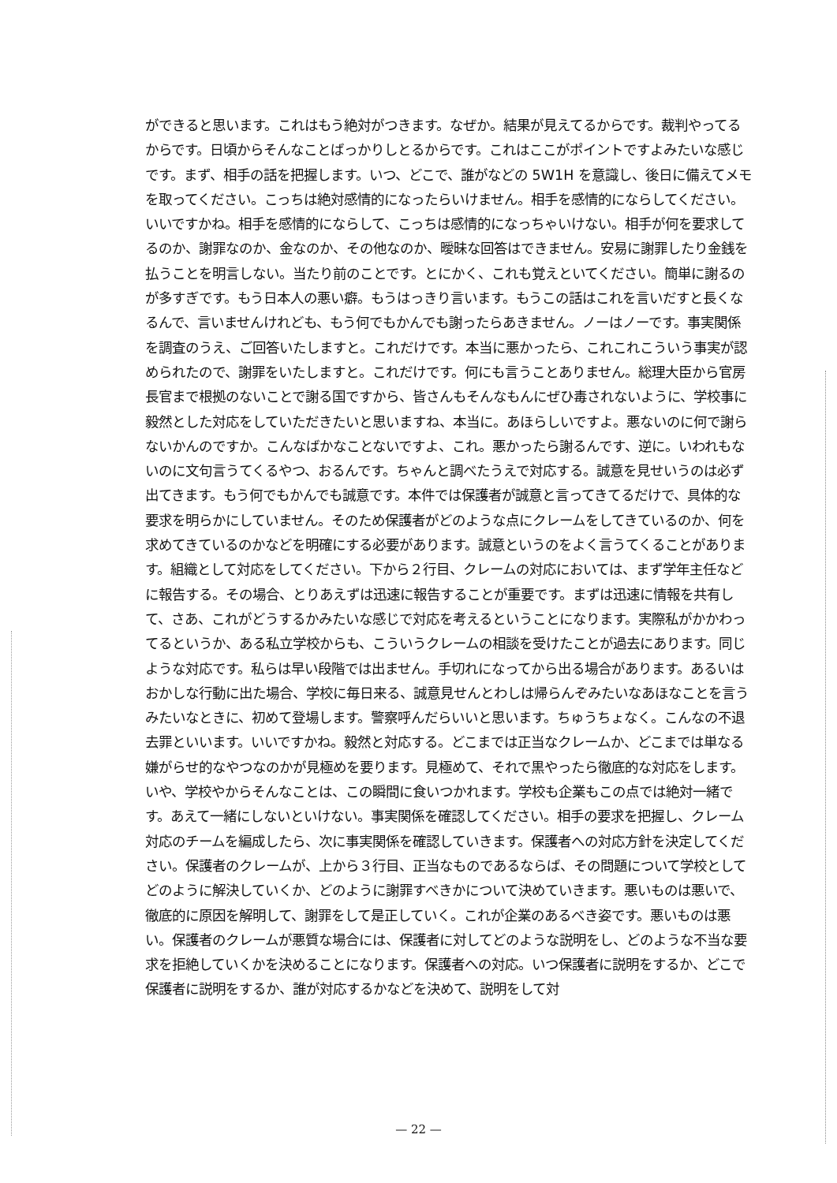ができると思います。これはもう絶対がつきます。なぜか。結果が見えてるからです。裁判やってるからです。日頃からそんなことばっかりしとるからです。これはここがポイントですよみたいな感じです。まず、相手の話を把握します。いつ、どこで、誰がなどの 5W1H を意識し、後日に備えてメモを取ってください。こっちは絶対感情的になったらいけません。相手を感情的にならしてください。いいですかね。相手を感情的にならして、こっちは感情的になっちゃいけない。相手が何を要求してるのか、謝罪なのか、金なのか、その他なのか、曖昧な回答はできません。安易に謝罪したり金銭を払うことを明言しない。当たり前のことです。とにかく、これも覚えといてください。簡単に謝るのが多すぎです。もう日本人の悪い癖。もうはっきり言います。もうこの話はこれを言いだすと長くなるんで、言いませんけれども、もう何でもかんでも謝ったらあきません。ノーはノーです。事実関係を調査のうえ、ご回答いたしますと。これだけです。本当に悪かったら、これこれこういう事実が認められたので、謝罪をいたしますと。これだけです。何にも言うことありません。総理大臣から官房長官まで根拠のないことで謝る国ですから、皆さんもそんなもんにぜひ毒されないように、学校事に毅然とした対応をしていただきたいと思いますね、本当に。あほらしいですよ。悪ないのに何で謝らないかんのですか。こんなばかなことないですよ、これ。悪かったら謝るんです、逆に。いわれもないのに文句言うてくるやつ、おるんです。ちゃんと調べたうえで対応する。誠意を見せいうのは必ず出てきます。もう何でもかんでも誠意です。本件では保護者が誠意と言ってきてるだけで、具体的な要求を明らかにしていません。そのため保護者がどのような点にクレームをしてきているのか、何を求めてきているのかなどを明確にする必要があります。誠意というのをよく言うてくることがあります。組織として対応をしてください。下から２行目、クレームの対応においては、まず学年主任などに報告する。その場合、とりあえずは迅速に報告することが重要です。まずは迅速に情報を共有して、さあ、これがどうするかみたいな感じで対応を考えるということになります。実際私がかかわってるというか、ある私立学校からも、こういうクレームの相談を受けたことが過去にあります。同じような対応です。私らは早い段階では出ません。手切れになってから出る場合があります。あるいはおかしな行動に出た場合、学校に毎日来る、誠意見せんとわしは帰らんぞみたいなあほなことを言うみたいなときに、初めて登場します。警察呼んだらいいと思います。ちゅうちょなく。こんなの不退去罪といいます。いいですかね。毅然と対応する。どこまでは正当なクレームか、どこまでは単なる嫌がらせ的なやつなのかが見極めを要ります。見極めて、それで黒やったら徹底的な対応をします。いや、学校やからそんなことは、この瞬間に食いつかれます。学校も企業もこの点では絶対一緒です。あえて一緒にしないといけない。事実関係を確認してください。相手の要求を把握し、クレーム対応のチームを編成したら、次に事実関係を確認していきます。保護者への対応方針を決定してください。保護者のクレームが、上から３行目、正当なものであるならば、その問題について学校としてどのように解決していくか、どのように謝罪すべきかについて決めていきます。悪いものは悪いで、徹底的に原因を解明して、謝罪をして是正していく。これが企業のあるべき姿です。悪いものは悪い。保護者のクレームが悪質な場合には、保護者に対してどのような説明をし、どのような不当な要求を拒絶していくかを決めることになります。保護者への対応。いつ保護者に説明をするか、どこで保護者に説明をするか、誰が対応するかなどを決めて、説明をして対
— 22 —